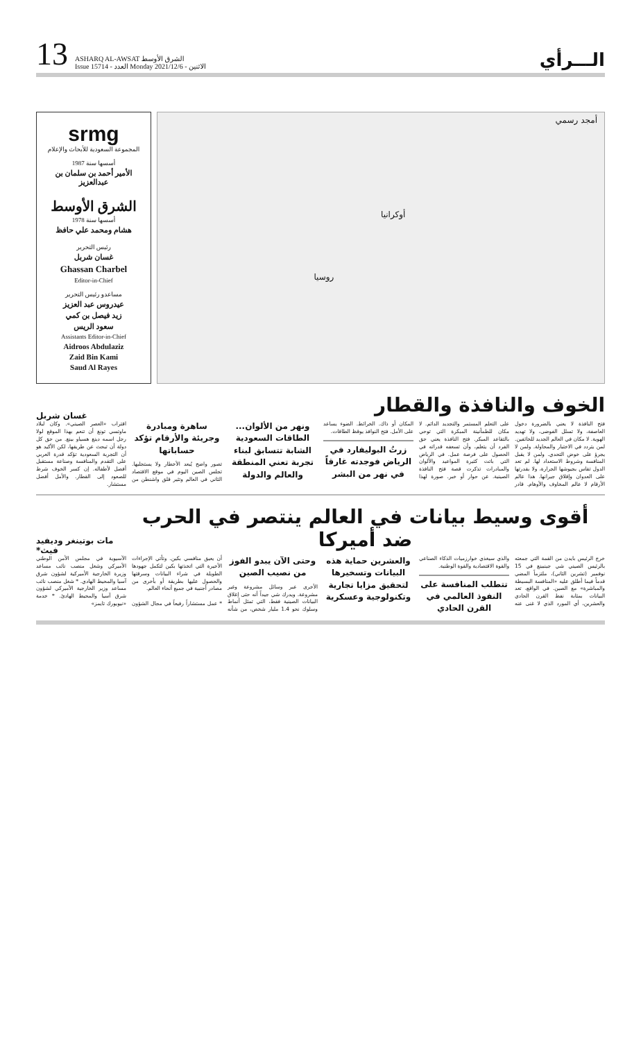13
ASHARQ AL-AWSAT الشرق الأوسط
Issue 15714 - العدد Monday 2021/12/6 - الاثنين
الـــرأي
srmg
المجموعة السعودية للأبحاث والإعلام
أسسها سنة 1987
الأمير أحمد بن سلمان بن عبدالعزيز
الشرق الأوسط
أسسها سنة 1978
هشام ومحمد علي حافظ
رئيس التحرير
غسان شربل
Ghassan Charbel
Editor-in-Chief
مساعدو رئيس التحرير
عيدروس عبد العزيز
زيد فيصل بن كمي
سعود الريس
Assistants Editor-in-Chief
Aidroos Abdulaziz
Zaid Bin Kami
Saud Al Rayes
أمجد رسمي
أوكرانيا
روسيا
غسان شربل
الخوف والنافذة والقطار
فتح النافذة لا يعني بالضرورة دخول العاصفة، ولا تسلل الفوضى، ولا تهديد الهوية. لا مكان في العالم الجديد للخائفين. لمن يتردد في الاختبار والمحاولة. ولمن لا يجرؤ على خوض التحدي. ولمن لا يقبل المنافسة وشروط الاستعداد لها. لم تعد الدول تقاس بجيوشها الجرارة، ولا بقدرتها على العدوان وإقلاق جيرانها. هذا عالم الأرقام لا عالم المخاوف والأوهام. قادر على التعلم المستمر والتجديد الدائم. لا مكان للطمأنينة المبكرة التي توحي بالتقاعد المبكر. فتح النافذة يعني حق الفرد أن يتعلم، وأن تسعفه قدراته في الحصول على فرصة عمل. في الرياض التي باتت كثيرة المواعيد والألوان والمبادرات تذكرت قصة فتح النافذة الصينية. عن حوار أو خبر. صورة لهذا المكان أو ذاك. الخرائط. الضوء يساعد على الأمل. فتح النوافذ يوقظ الطاقات.
زرتُ البوليفارد في الرياض فوجدته غارقاً في نهر من البشر ونهر من الألوان... الطاقات السعودية الشابة تتسابق لبناء تجربة تعني المنطقة والعالم والدولة ساهرة ومبادرة وجريئة والأرقام تؤكد حساباتها
تصور واضح يُبعد الأخطار ولا يستجلبها. تجلس الصين اليوم في موقع الاقتصاد الثاني في العالم وتثير قلق واشنطن من اقتراب «العصر الصيني». وكان لبلاد ماوتسي تونغ أن تنعم بهذا الموقع لولا رجل اسمه دينغ هسياو بينغ. من حق كل دولة أن تبحث عن طريقها، لكن الأكيد هو أن التجربة السعودية تؤكد قدرة العربي على التقدم والمنافسة وصناعة مستقبل أفضل لأطفاله. إن كسر الخوف شرط للصعود إلى القطار. والأمل أفضل مستشار.
مات بوتينغر وديفيد فيث*
أقوى وسيط بيانات في العالم ينتصر في الحرب ضد أميركا
خرج الرئيس بايدن من القمة التي جمعته بالرئيس الصيني شي جينبينغ في 15 نوفمبر (تشرين الثاني)، ملتزماً المضي قدماً فيما أطلق عليه «المنافسة البسيطة والمباشرة» مع الصين. في الواقع، تعد البيانات بمثابة نفط القرن الحادي والعشرين، أي المورد الذي لا غنى عنه والذي سيغذي خوارزميات الذكاء الصناعي والقوة الاقتصادية والقوة الوطنية.
تتطلب المنافسة على النفوذ العالمي في القرن الحادي والعشرين حماية هذه البيانات وتسخيرها لتحقيق مزايا تجارية وتكنولوجية وعسكرية وحتى الآن يبدو الفوز من نصيب الصين
الأخرى عبر وسائل مشروعة وغير مشروعة. ويدرك شي جيداً أنه حتى إغلاق البيانات الصينية فقط، التي تمثل أنماط وسلوك نحو 1.4 مليار شخص، من شأنه أن يعيق منافسي بكين. وتأتي الإجراءات الأخيرة التي اتخذتها بكين لتكمل جهودها الطويلة في شراء البيانات وسرقتها والحصول عليها بطريقة أو بأخرى من مصادر أجنبية في جميع أنحاء العالم.
* عمل مستشاراً رفيعاً في مجال الشؤون الآسيوية في مجلس الأمن الوطني الأميركي وشغل منصب نائب مساعد وزيرة الخارجية الأميركية لشؤون شرق آسيا والمحيط الهادي. * شغل منصب نائب مساعد وزير الخارجية الأميركي لشؤون شرق آسيا والمحيط الهادئ. * خدمة «نيويورك تايمز»